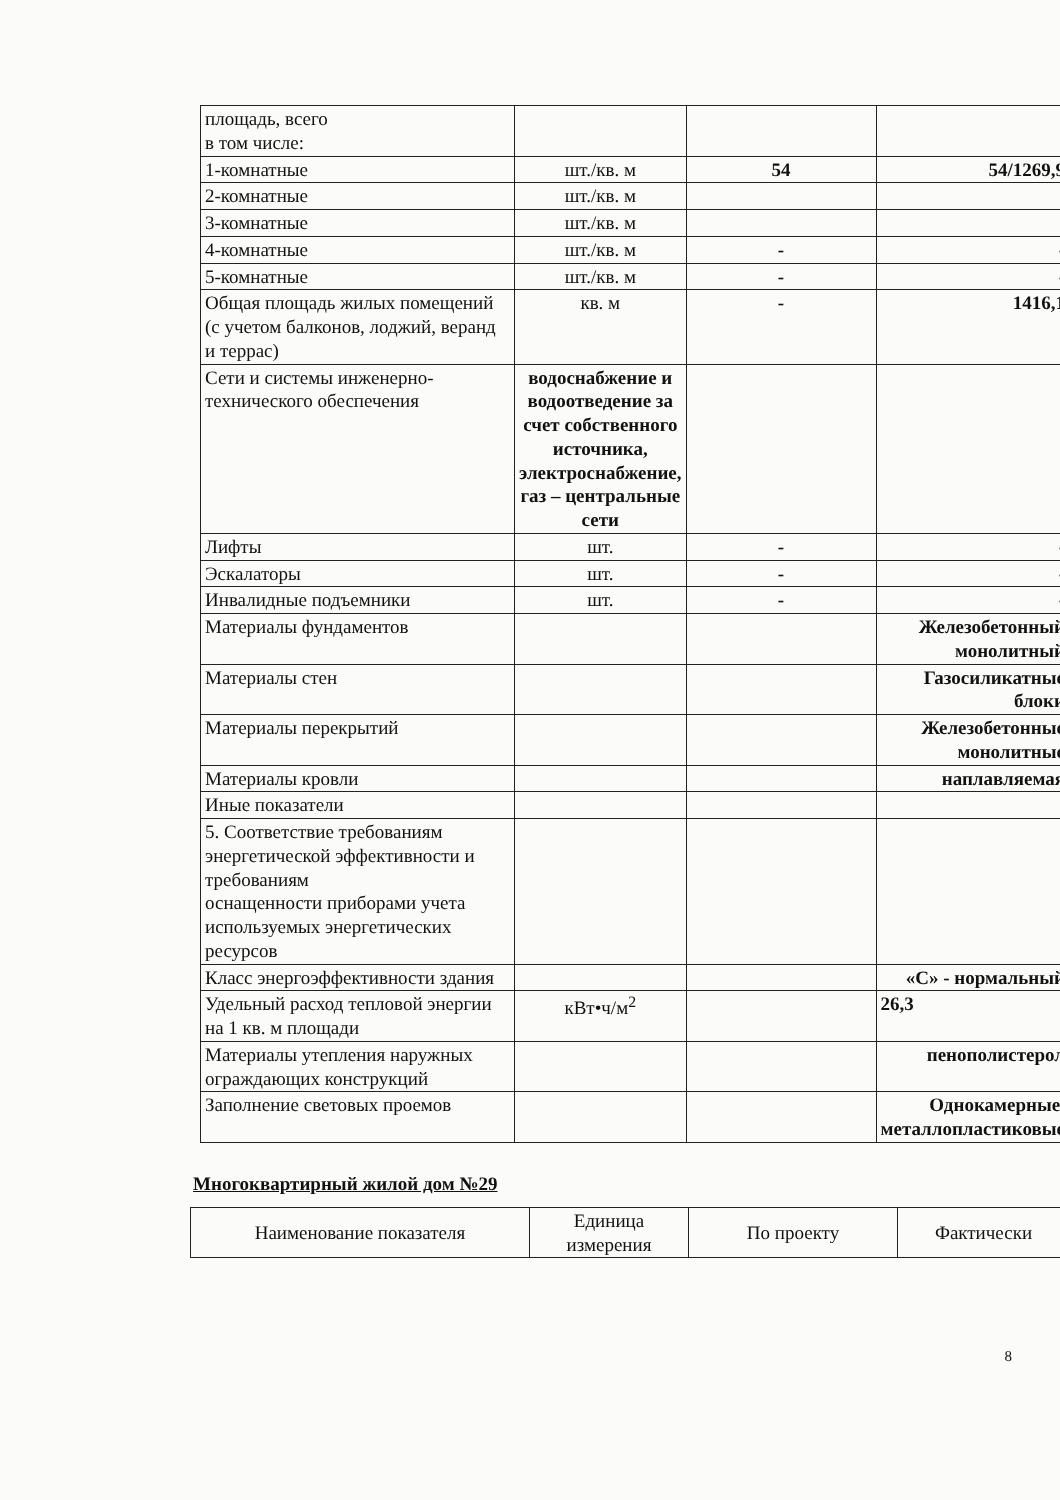| площадь, всего в том числе: | | | |
| 1-комнатные | шт./кв. м | 54 | 54/1269,9 |
| 2-комнатные | шт./кв. м | | |
| 3-комнатные | шт./кв. м | | |
| 4-комнатные | шт./кв. м | - | - |
| 5-комнатные | шт./кв. м | - | - |
| Общая площадь жилых помещений (с учетом балконов, лоджий, веранд и террас) | кв. м | - | 1416,1 |
| Сети и системы инженерно-технического обеспечения | водоснабжение и водоотведение за счет собственного источника, электроснабжение, газ – центральные сети | | |
| Лифты | шт. | - | - |
| Эскалаторы | шт. | - | - |
| Инвалидные подъемники | шт. | - | - |
| Материалы фундаментов | | | Железобетонный монолитный |
| Материалы стен | | | Газосиликатные блоки |
| Материалы перекрытий | | | Железобетонные монолитные |
| Материалы кровли | | | наплавляемая |
| Иные показатели | | | |
| 5. Соответствие требованиям энергетической эффективности и требованиям оснащенности приборами учета используемых энергетических ресурсов | | | |
| Класс энергоэффективности здания | | | «С» - нормальный |
| Удельный расход тепловой энергии на 1 кв. м площади | кВт•ч/м<sup>2</sup> | | 26,3 |
| Материалы утепления наружных ограждающих конструкций | | | пенополистерол |
| Заполнение световых проемов | | | Однокамерные, металлопластиковые |
Многоквартирный жилой дом №29
| Наименование показателя | Единица измерения | По проекту | Фактически |
8